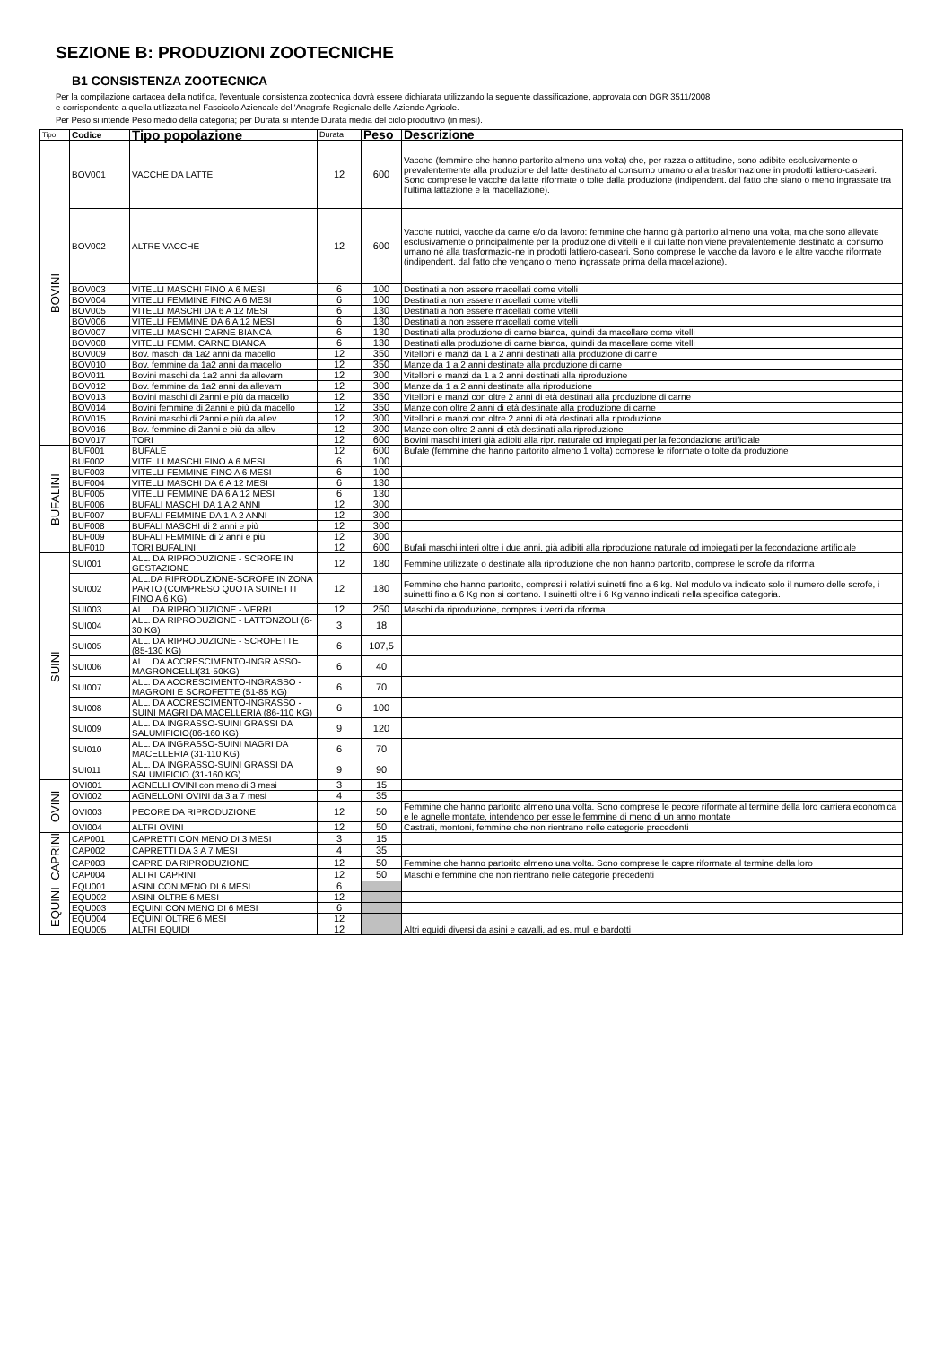SEZIONE B: PRODUZIONI ZOOTECNICHE
B1 CONSISTENZA ZOOTECNICA
Per la compilazione cartacea della notifica, l'eventuale consistenza zootecnica dovrà essere dichiarata utilizzando la seguente classificazione, approvata con DGR 3511/2008
e corrispondente a quella utilizzata nel Fascicolo Aziendale dell'Anagrafe Regionale delle Aziende Agricole.
Per Peso si intende Peso medio della categoria; per Durata si intende Durata media del ciclo produttivo (in mesi).
| Tipo | Codice | Tipo popolazione | Durata | Peso | Descrizione |
| --- | --- | --- | --- | --- | --- |
| BOVINI | BOV001 | VACCHE DA LATTE | 12 | 600 | Vacche (femmine che hanno partorito almeno una volta) che, per razza o attitudine, sono adibite esclusivamente o prevalentemente alla produzione del latte destinato al consumo umano o alla trasformazione in prodotti lattiero-caseari. Sono comprese le vacche da latte riformate o tolte dalla produzione (indipendent. dal fatto che siano o meno ingrassate tra l’ultima lattazione e la macellazione). |
| | BOV002 | ALTRE VACCHE | 12 | 600 | Vacche nutrici, vacche da carne e/o da lavoro: femmine che hanno già partorito almeno una volta, ma che sono allevate esclusivamente o principalmente per la produzione di vitelli e il cui latte non viene prevalentemente destinato al consumo umano né alla trasformazio-ne in prodotti lattiero-caseari. Sono comprese le vacche da lavoro e le altre vacche riformate (indipendent. dal fatto che vengano o meno ingrassate prima della macellazione). |
| | BOV003 | VITELLI MASCHI FINO A 6 MESI | 6 | 100 | Destinati a non essere macellati come vitelli |
| | BOV004 | VITELLI FEMMINE FINO A 6 MESI | 6 | 100 | Destinati a non essere macellati come vitelli |
| | BOV005 | VITELLI MASCHI DA 6 A 12 MESI | 6 | 130 | Destinati a non essere macellati come vitelli |
| | BOV006 | VITELLI FEMMINE DA 6 A 12 MESI | 6 | 130 | Destinati a non essere macellati come vitelli |
| | BOV007 | VITELLI MASCHI CARNE BIANCA | 6 | 130 | Destinati alla produzione di carne bianca, quindi da macellare come vitelli |
| | BOV008 | VITELLI FEMM. CARNE BIANCA | 6 | 130 | Destinati alla produzione di carne bianca, quindi da macellare come vitelli |
| | BOV009 | Bov. maschi da 1a2 anni da macello | 12 | 350 | Vitelloni e manzi da 1 a 2 anni destinati alla produzione di carne |
| | BOV010 | Bov. femmine da 1a2 anni da macello | 12 | 350 | Manze da 1 a 2 anni destinate alla produzione di carne |
| | BOV011 | Bovini maschi da 1a2 anni da allevam | 12 | 300 | Vitelloni e manzi da 1 a 2 anni destinati alla riproduzione |
| | BOV012 | Bov. femmine da 1a2 anni da allevam | 12 | 300 | Manze da 1 a 2 anni destinate alla riproduzione |
| | BOV013 | Bovini maschi di 2anni e più da macello | 12 | 350 | Vitelloni e manzi con oltre 2 anni di età destinati alla produzione di carne |
| | BOV014 | Bovini femmine di 2anni e più da macello | 12 | 350 | Manze con oltre 2 anni di età destinate alla produzione di carne |
| | BOV015 | Bovini maschi di 2anni e più da allev | 12 | 300 | Vitelloni e manzi con oltre 2 anni di età destinati alla riproduzione |
| | BOV016 | Bov. femmine di 2anni e più da allev | 12 | 300 | Manze con oltre 2 anni di età destinati alla riproduzione |
| | BOV017 | TORI | 12 | 600 | Bovini maschi interi già adibiti alla ripr. naturale od impiegati per la fecondazione artificiale |
| BUFALINI | BUF001 | BUFALE | 12 | 600 | Bufale (femmine che hanno partorito almeno 1 volta) comprese le riformate o tolte da produzione |
| | BUF002 | VITELLI MASCHI FINO A 6 MESI | 6 | 100 | |
| | BUF003 | VITELLI FEMMINE FINO A 6 MESI | 6 | 100 | |
| | BUF004 | VITELLI MASCHI DA 6 A 12 MESI | 6 | 130 | |
| | BUF005 | VITELLI FEMMINE DA 6 A 12 MESI | 6 | 130 | |
| | BUF006 | BUFALI MASCHI DA 1 A 2 ANNI | 12 | 300 | |
| | BUF007 | BUFALI FEMMINE DA 1 A 2 ANNI | 12 | 300 | |
| | BUF008 | BUFALI MASCHI di 2 anni e più | 12 | 300 | |
| | BUF009 | BUFALI FEMMINE di 2 anni e più | 12 | 300 | |
| | BUF010 | TORI BUFALINI | 12 | 600 | Bufali maschi interi oltre i due anni, già adibiti alla riproduzione naturale od impiegati per la fecondazione artificiale |
| SUINI | SUI001 | ALL. DA RIPRODUZIONE - SCROFE IN GESTAZIONE | 12 | 180 | Femmine utilizzate o destinate alla riproduzione che non hanno partorito, comprese le scrofe da riforma |
| | SUI002 | ALL.DA RIPRODUZIONE-SCROFE IN ZONA PARTO (COMPRESO QUOTA SUINETTI FINO A 6 KG) | 12 | 180 | Femmine che hanno partorito, compresi i relativi suinetti fino a 6 kg. Nel modulo va indicato solo il numero delle scrofe, i suinetti fino a 6 Kg non si contano. I suinetti oltre i 6 Kg vanno indicati nella specifica categoria. |
| | SUI003 | ALL. DA RIPRODUZIONE - VERRI | 12 | 250 | Maschi da riproduzione, compresi i verri da riforma |
| | SUI004 | ALL. DA RIPRODUZIONE - LATTONZOLI (6-30 KG) | 3 | 18 | |
| | SUI005 | ALL. DA RIPRODUZIONE - SCROFETTE (85-130 KG) | 6 | 107,5 | |
| | SUI006 | ALL. DA ACCRESCIMENTO-INGR ASSO-MAGRONCELLI(31-50KG) | 6 | 40 | |
| | SUI007 | ALL. DA ACCRESCIMENTO-INGRASSO - MAGRONI E SCROFETTE (51-85 KG) | 6 | 70 | |
| | SUI008 | ALL. DA ACCRESCIMENTO-INGRASSO - SUINI MAGRI DA MACELLERIA (86-110 KG) | 6 | 100 | |
| | SUI009 | ALL. DA INGRASSO-SUINI GRASSI DA SALUMIFICIO(86-160 KG) | 9 | 120 | |
| | SUI010 | ALL. DA INGRASSO-SUINI MAGRI DA MACELLERIA (31-110 KG) | 6 | 70 | |
| | SUI011 | ALL. DA INGRASSO-SUINI GRASSI DA SALUMIFICIO (31-160 KG) | 9 | 90 | |
| OVINI | OVI001 | AGNELLI OVINI con meno di 3 mesi | 3 | 15 | |
| | OVI002 | AGNELLONI OVINI da 3 a 7 mesi | 4 | 35 | |
| | OVI003 | PECORE DA RIPRODUZIONE | 12 | 50 | Femmine che hanno partorito almeno una volta. Sono comprese le pecore riformate al termine della loro carriera economica e le agnelle montate, intendendo per esse le femmine di meno di un anno montate |
| | OVI004 | ALTRI OVINI | 12 | 50 | Castrati, montoni, femmine che non rientrano nelle categorie precedenti |
| CAPRINI | CAP001 | CAPRETTI CON MENO DI 3 MESI | 3 | 15 | |
| | CAP002 | CAPRETTI DA 3 A 7 MESI | 4 | 35 | |
| | CAP003 | CAPRE DA RIPRODUZIONE | 12 | 50 | Femmine che hanno partorito almeno una volta. Sono comprese le capre riformate al termine della loro |
| | CAP004 | ALTRI CAPRINI | 12 | 50 | Maschi e femmine che non rientrano nelle categorie precedenti |
| EQUINI | EQU001 | ASINI CON MENO DI 6 MESI | 6 | | |
| | EQU002 | ASINI OLTRE 6 MESI | 12 | | |
| | EQU003 | EQUINI CON MENO DI 6 MESI | 6 | | |
| | EQU004 | EQUINI OLTRE 6 MESI | 12 | | |
| | EQU005 | ALTRI EQUIDI | 12 | | Altri equidi diversi da asini e cavalli, ad es. muli e bardotti |